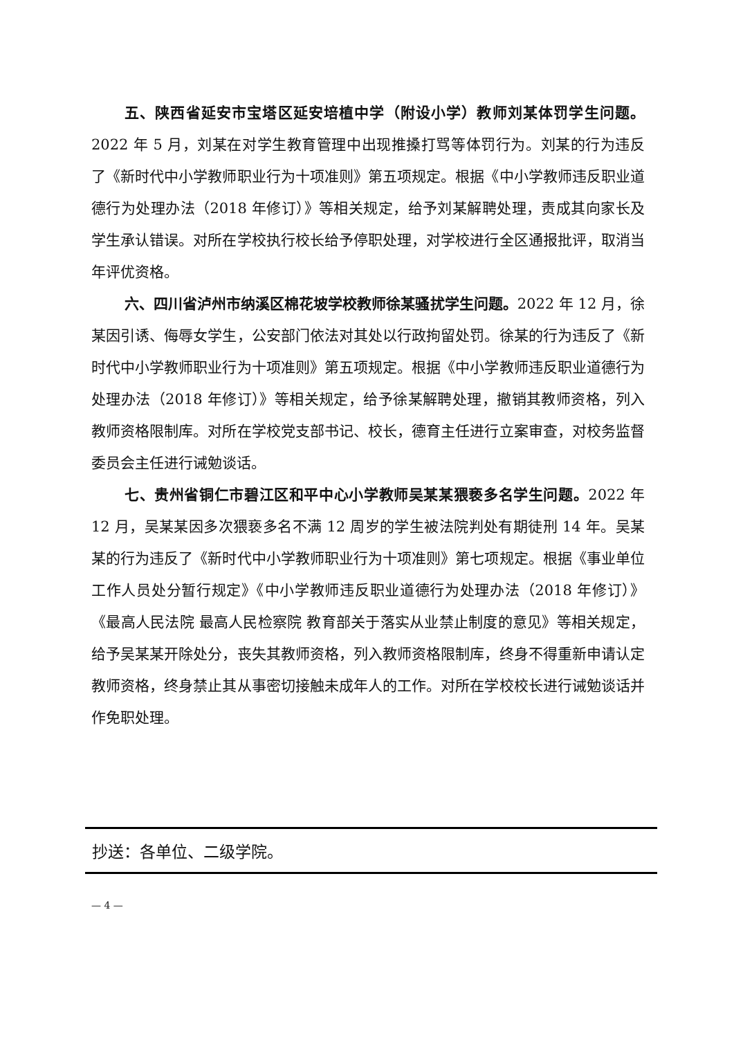五、陕西省延安市宝塔区延安培植中学（附设小学）教师刘某体罚学生问题。2022 年 5 月，刘某在对学生教育管理中出现推搡打骂等体罚行为。刘某的行为违反了《新时代中小学教师职业行为十项准则》第五项规定。根据《中小学教师违反职业道德行为处理办法（2018 年修订）》等相关规定，给予刘某解聘处理，责成其向家长及学生承认错误。对所在学校执行校长给予停职处理，对学校进行全区通报批评，取消当年评优资格。
六、四川省泸州市纳溪区棉花坡学校教师徐某骚扰学生问题。2022 年 12 月，徐某因引诱、侮辱女学生，公安部门依法对其处以行政拘留处罚。徐某的行为违反了《新时代中小学教师职业行为十项准则》第五项规定。根据《中小学教师违反职业道德行为处理办法（2018 年修订）》等相关规定，给予徐某解聘处理，撤销其教师资格，列入教师资格限制库。对所在学校党支部书记、校长，德育主任进行立案审查，对校务监督委员会主任进行诫勉谈话。
七、贵州省铜仁市碧江区和平中心小学教师吴某某猥亵多名学生问题。2022 年 12 月，吴某某因多次猥亵多名不满 12 周岁的学生被法院判处有期徒刑 14 年。吴某某的行为违反了《新时代中小学教师职业行为十项准则》第七项规定。根据《事业单位工作人员处分暂行规定》《中小学教师违反职业道德行为处理办法（2018 年修订）》《最高人民法院 最高人民检察院 教育部关于落实从业禁止制度的意见》等相关规定，给予吴某某开除处分，丧失其教师资格，列入教师资格限制库，终身不得重新申请认定教师资格，终身禁止其从事密切接触未成年人的工作。对所在学校校长进行诫勉谈话并作免职处理。
抄送：各单位、二级学院。
— 4 —